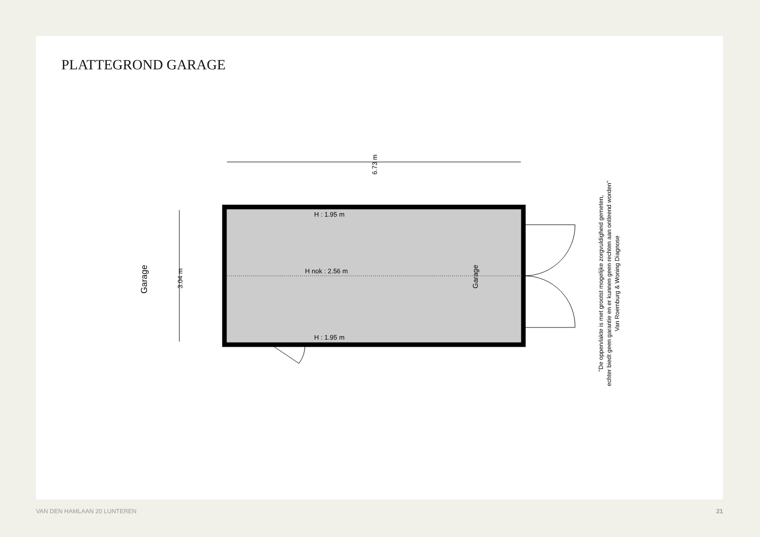PLATTEGROND GARAGE
H : 1.95 m
H nok : 2.56 m
H : 1.95 m
6.73 m
3.04 m
Garage
Garage
"De oppervlakte is met grootst mogelijke zorgvuldigheid gemeten,
echter biedt geen garantie en er kunnen geen rechten aan ontleend worden"
Van Roemburg & Woning Diagnose
VAN DEN HAMLAAN 20 LUNTEREN 21